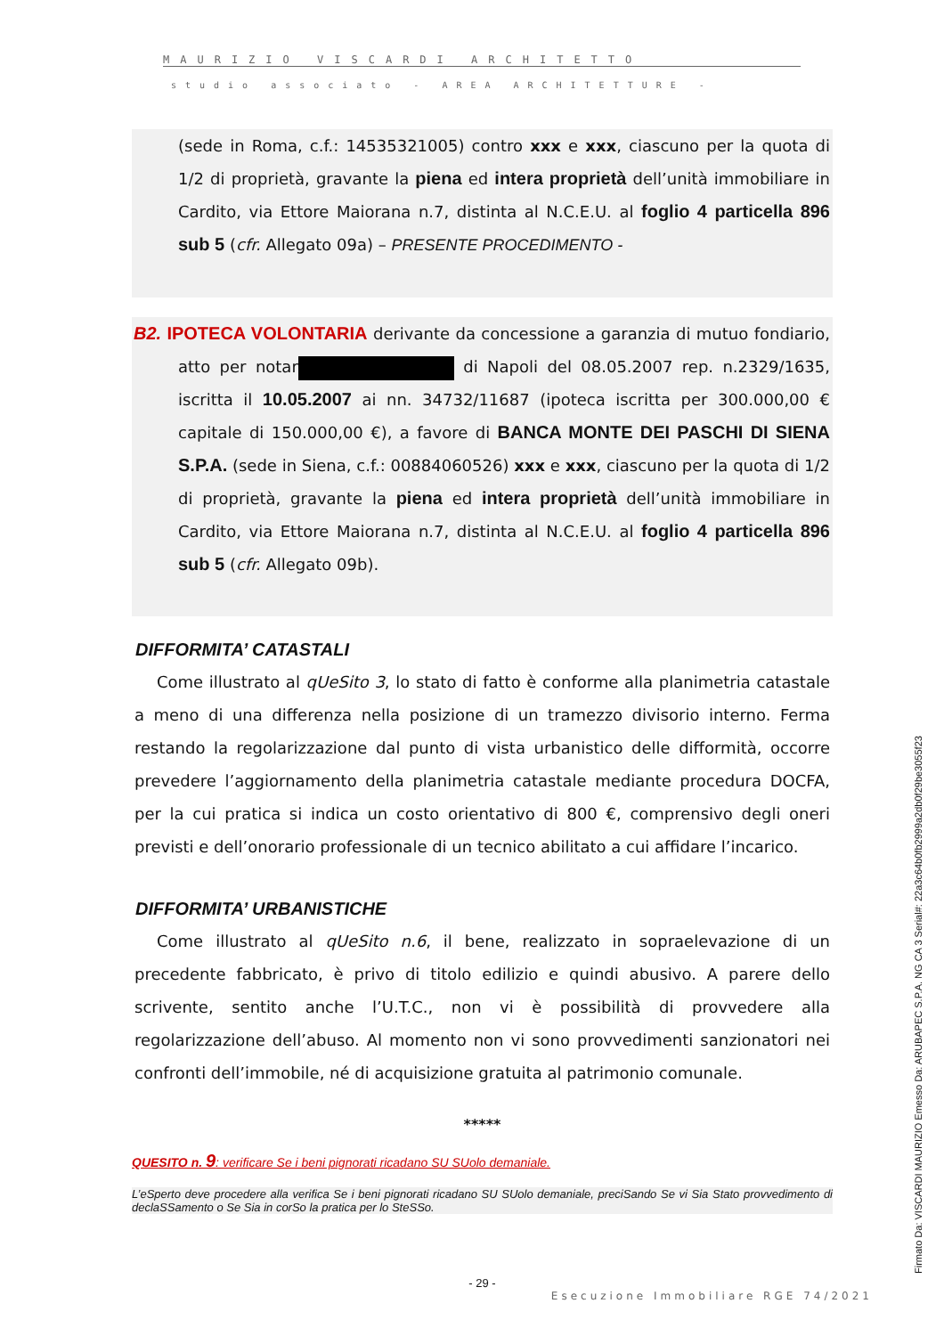MAURIZIO VISCARDI ARCHITETTO
studio associato - AREA ARCHITETTURE -
(sede in Roma, c.f.: 14535321005) contro xxx e xxx, ciascuno per la quota di 1/2 di proprietà, gravante la piena ed intera proprietà dell’unità immobiliare in Cardito, via Ettore Maiorana n.7, distinta al N.C.E.U. al foglio 4 particella 896 sub 5 (cfr. Allegato 09a) – PRESENTE PROCEDIMENTO -
B2. IPOTECA VOLONTARIA derivante da concessione a garanzia di mutuo fondiario, atto per notar di Napoli del 08.05.2007 rep. n.2329/1635, iscritta il 10.05.2007 ai nn. 34732/11687 (ipoteca iscritta per 300.000,00 € capitale di 150.000,00 €), a favore di BANCA MONTE DEI PASCHI DI SIENA S.P.A. (sede in Siena, c.f.: 00884060526) xxx e xxx, ciascuno per la quota di 1/2 di proprietà, gravante la piena ed intera proprietà dell’unità immobiliare in Cardito, via Ettore Maiorana n.7, distinta al N.C.E.U. al foglio 4 particella 896 sub 5 (cfr. Allegato 09b).
DIFFORMITA’ CATASTALI
Come illustrato al qUeSito 3, lo stato di fatto è conforme alla planimetria catastale a meno di una differenza nella posizione di un tramezzo divisorio interno. Ferma restando la regolarizzazione dal punto di vista urbanistico delle difformità, occorre prevedere l’aggiornamento della planimetria catastale mediante procedura DOCFA, per la cui pratica si indica un costo orientativo di 800 €, comprensivo degli oneri previsti e dell’onorario professionale di un tecnico abilitato a cui affidare l’incarico.
DIFFORMITA’ URBANISTICHE
Come illustrato al qUeSito n.6, il bene, realizzato in sopraelevazione di un precedente fabbricato, è privo di titolo edilizio e quindi abusivo. A parere dello scrivente, sentito anche l’U.T.C., non vi è possibilità di provvedere alla regolarizzazione dell’abuso. Al momento non vi sono provvedimenti sanzionatori nei confronti dell’immobile, né di acquisizione gratuita al patrimonio comunale.
*****
QUESITO n. 9: verificare Se i beni pignorati ricadano SU SUolo demaniale.
L’eSperto deve procedere alla verifica Se i beni pignorati ricadano SU SUolo demaniale, preciSando Se vi Sia Stato provvedimento di declaSSamento o Se Sia in corSo la pratica per lo SteSSo.
- 29 -
Esecuzione Immobiliare RGE 74/2021
Firmato Da: VISCARDI MAURIZIO Emesso Da: ARUBAPEC S.P.A. NG CA 3 Serial#: 22a3c64b0fb2999a2db0f29be3055f23